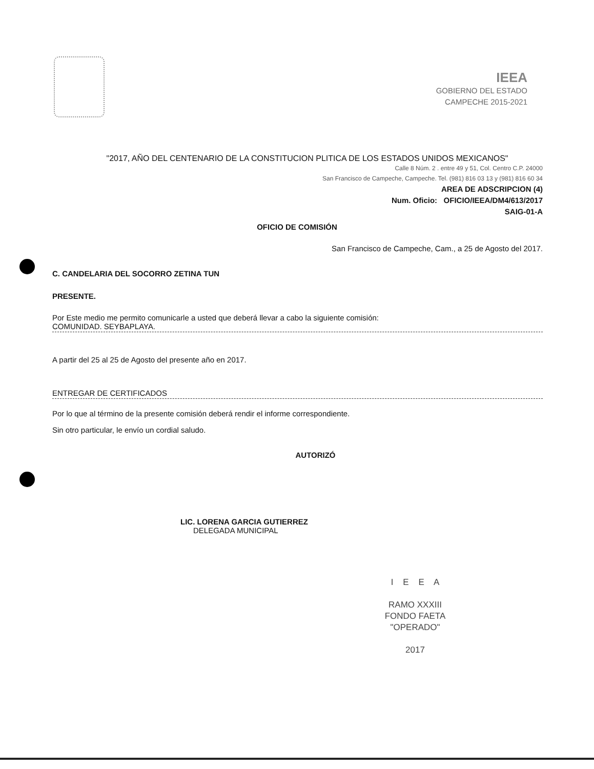IEEA
GOBIERNO DEL ESTADO
CAMPECHE 2015-2021
"2017, AÑO DEL CENTENARIO DE LA CONSTITUCION PLITICA DE LOS ESTADOS UNIDOS MEXICANOS"
Calle 8 Núm. 2 . entre 49 y 51, Col. Centro C.P. 24000
San Francisco de Campeche, Campeche. Tel. (981) 816 03 13 y (981) 816 60 34
AREA DE ADSCRIPCION (4)
Num. Oficio: OFICIO/IEEA/DM4/613/2017
SAIG-01-A
OFICIO DE COMISIÓN
San Francisco de Campeche, Cam., a 25 de Agosto del 2017.
C. CANDELARIA DEL SOCORRO ZETINA TUN
PRESENTE.
Por Este medio me permito comunicarle a usted que deberá llevar a cabo la siguiente comisión:
COMUNIDAD. SEYBAPLAYA.
A partir del 25 al 25 de Agosto del presente año en 2017.
ENTREGAR DE CERTIFICADOS
Por lo que al término de la presente comisión deberá rendir el informe correspondiente.
Sin otro particular, le envío un cordial saludo.
AUTORIZÓ
LIC. LORENA GARCIA GUTIERREZ
DELEGADA MUNICIPAL
I E E A
RAMO XXXIII
FONDO FAETA
"OPERADO"
2017